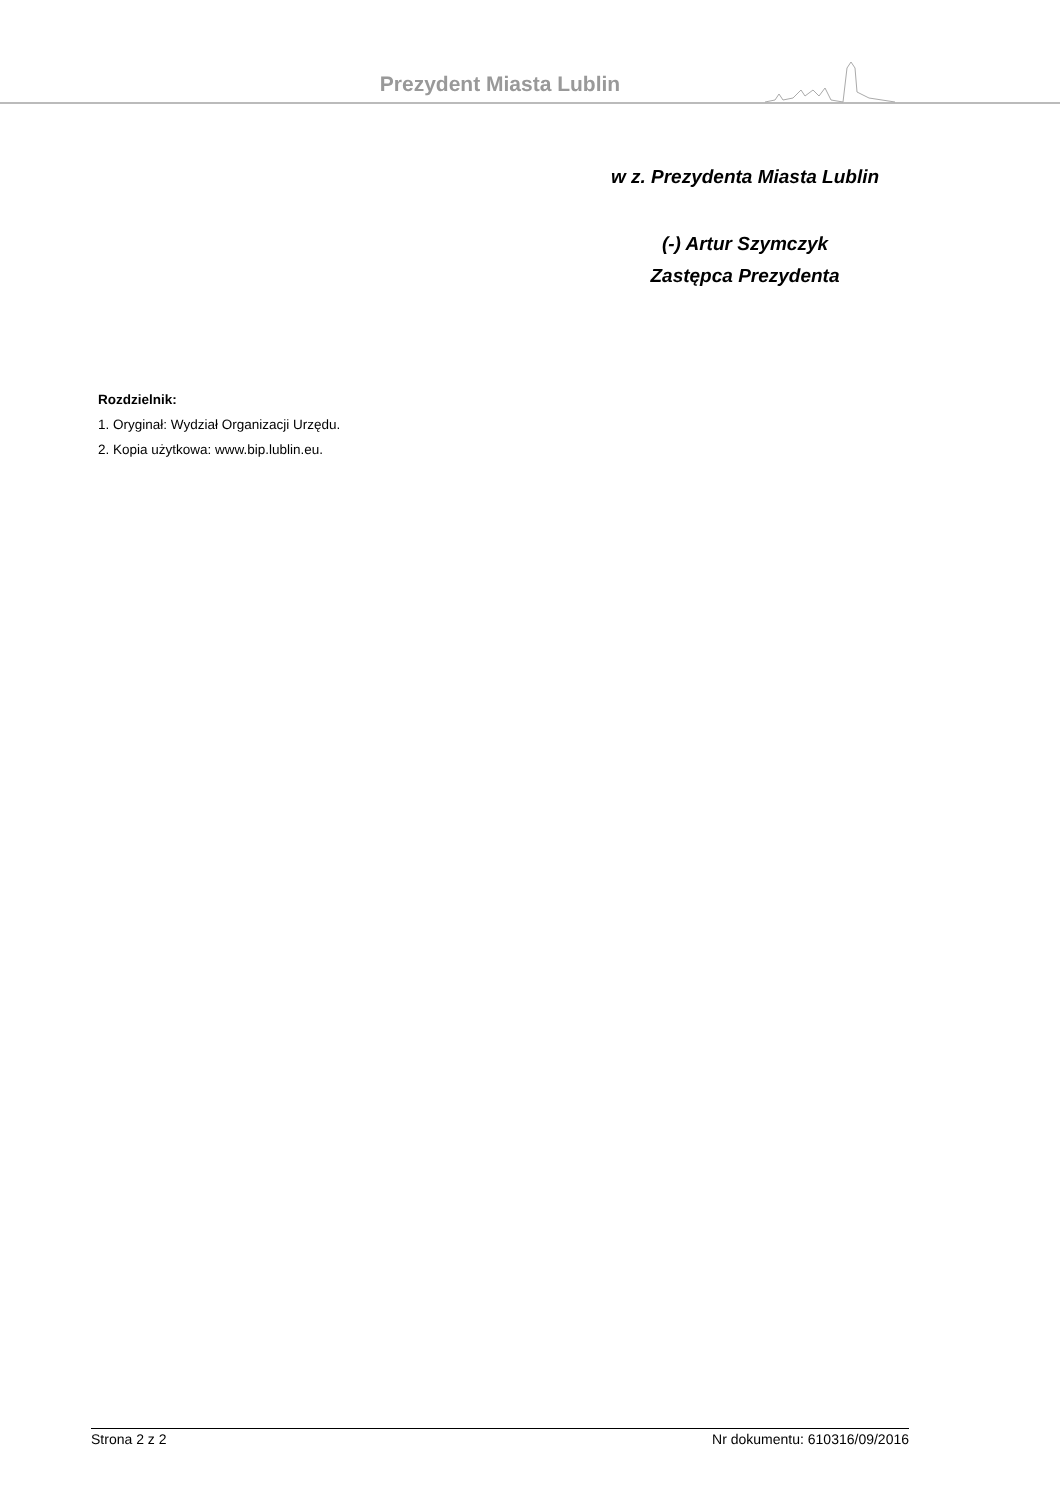Prezydent Miasta Lublin
w z. Prezydenta Miasta Lublin
(-) Artur Szymczyk
Zastępca Prezydenta
Rozdzielnik:
1. Oryginał: Wydział Organizacji Urzędu.
2. Kopia użytkowa: www.bip.lublin.eu.
Strona 2 z 2 Nr dokumentu: 610316/09/2016